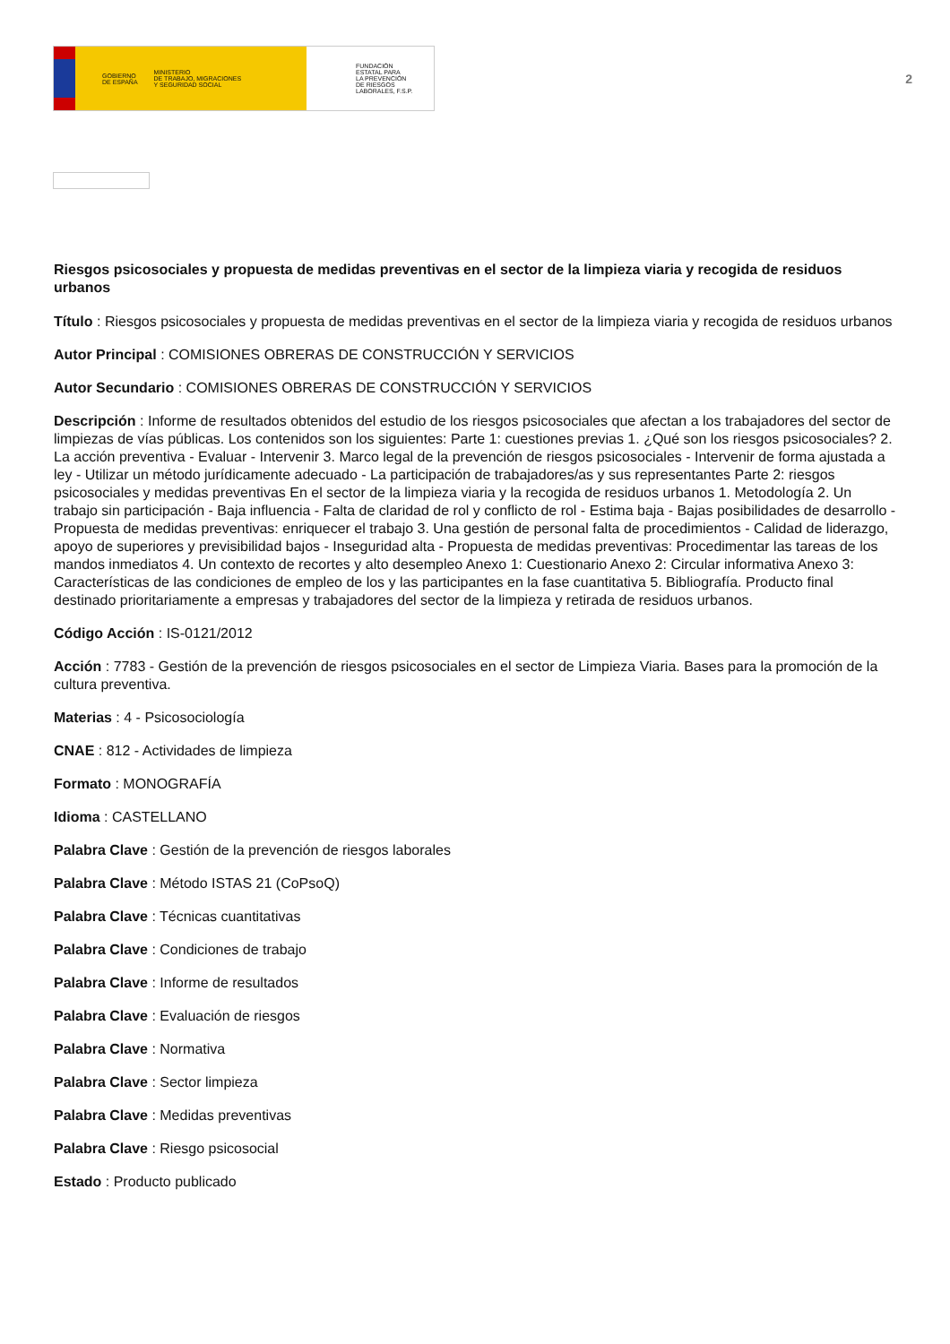GOBIERNO
DE ESPAÑA MINISTERIO
DE TRABAJO, MIGRACIONES
Y SEGURIDAD SOCIAL
FUNDACIÓN
ESTATAL PARA
LA PREVENCIÓN
DE RIESGOS
LABORALES, F.S.P.
2
Riesgos psicosociales y propuesta de medidas preventivas en el sector de la limpieza viaria y recogida de residuos urbanos
Título : Riesgos psicosociales y propuesta de medidas preventivas en el sector de la limpieza viaria y recogida de residuos urbanos
Autor Principal : COMISIONES OBRERAS DE CONSTRUCCIÓN Y SERVICIOS
Autor Secundario : COMISIONES OBRERAS DE CONSTRUCCIÓN Y SERVICIOS
Descripción : Informe de resultados obtenidos del estudio de los riesgos psicosociales que afectan a los trabajadores del sector de limpiezas de vías públicas. Los contenidos son los siguientes: Parte 1: cuestiones previas 1. ¿Qué son los riesgos psicosociales? 2. La acción preventiva - Evaluar - Intervenir 3. Marco legal de la prevención de riesgos psicosociales - Intervenir de forma ajustada a ley - Utilizar un método jurídicamente adecuado - La participación de trabajadores/as y sus representantes Parte 2: riesgos psicosociales y medidas preventivas En el sector de la limpieza viaria y la recogida de residuos urbanos 1. Metodología 2. Un trabajo sin participación - Baja influencia - Falta de claridad de rol y conflicto de rol - Estima baja - Bajas posibilidades de desarrollo - Propuesta de medidas preventivas: enriquecer el trabajo 3. Una gestión de personal falta de procedimientos - Calidad de liderazgo, apoyo de superiores y previsibilidad bajos - Inseguridad alta - Propuesta de medidas preventivas: Procedimentar las tareas de los mandos inmediatos 4. Un contexto de recortes y alto desempleo Anexo 1: Cuestionario Anexo 2: Circular informativa Anexo 3: Características de las condiciones de empleo de los y las participantes en la fase cuantitativa 5. Bibliografía. Producto final destinado prioritariamente a empresas y trabajadores del sector de la limpieza y retirada de residuos urbanos.
Código Acción : IS-0121/2012
Acción : 7783 - Gestión de la prevención de riesgos psicosociales en el sector de Limpieza Viaria. Bases para la promoción de la cultura preventiva.
Materias : 4 - Psicosociología
CNAE : 812 - Actividades de limpieza
Formato : MONOGRAFÍA
Idioma : CASTELLANO
Palabra Clave : Gestión de la prevención de riesgos laborales
Palabra Clave : Método ISTAS 21 (CoPsoQ)
Palabra Clave : Técnicas cuantitativas
Palabra Clave : Condiciones de trabajo
Palabra Clave : Informe de resultados
Palabra Clave : Evaluación de riesgos
Palabra Clave : Normativa
Palabra Clave : Sector limpieza
Palabra Clave : Medidas preventivas
Palabra Clave : Riesgo psicosocial
Estado : Producto publicado